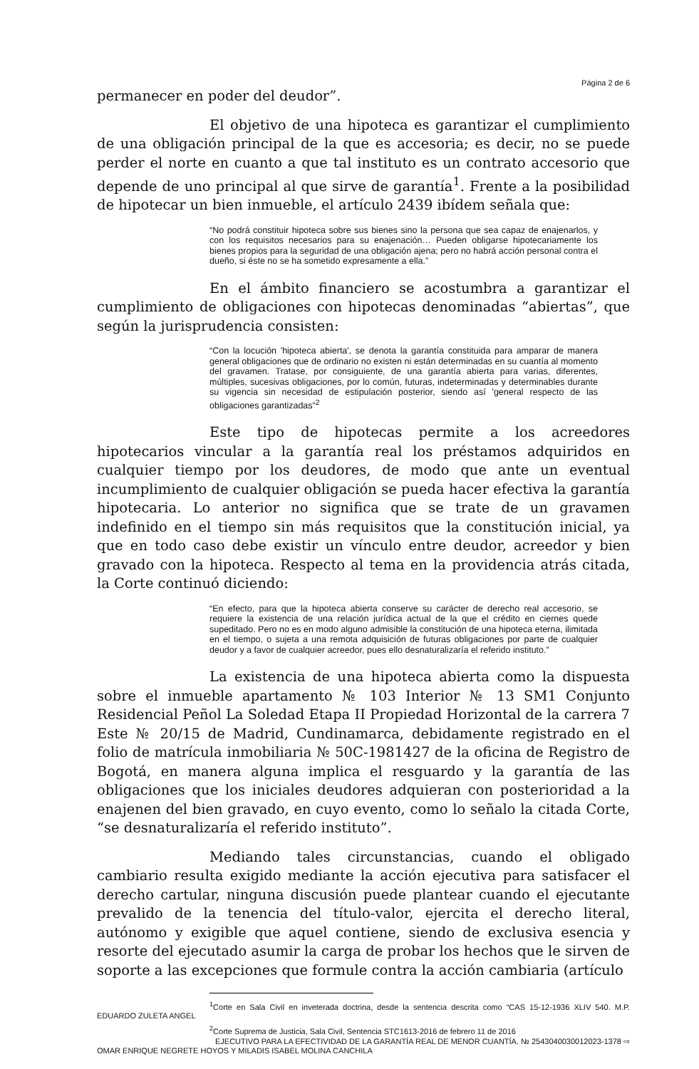Página 2 de 6
permanecer en poder del deudor”.
El objetivo de una hipoteca es garantizar el cumplimiento de una obligación principal de la que es accesoria; es decir, no se puede perder el norte en cuanto a que tal instituto es un contrato accesorio que depende de uno principal al que sirve de garantía<sup>1</sup>. Frente a la posibilidad de hipotecar un bien inmueble, el artículo 2439 ibídem señala que:
“No podrá constituir hipoteca sobre sus bienes sino la persona que sea capaz de enajenarlos, y con los requisitos necesarios para su enajenación… Pueden obligarse hipotecariamente los bienes propios para la seguridad de una obligación ajena; pero no habrá acción personal contra el dueño, si éste no se ha sometido expresamente a ella.”
En el ámbito financiero se acostumbra a garantizar el cumplimiento de obligaciones con hipotecas denominadas “abiertas”, que según la jurisprudencia consisten:
“Con la locución 'hipoteca abierta', se denota la garantía constituida para amparar de manera general obligaciones que de ordinario no existen ni están determinadas en su cuantía al momento del gravamen. Tratase, por consiguiente, de una garantía abierta para varias, diferentes, múltiples, sucesivas obligaciones, por lo común, futuras, indeterminadas y determinables durante su vigencia sin necesidad de estipulación posterior, siendo así 'general respecto de las obligaciones garantizadas”<sup>2</sup>
Este tipo de hipotecas permite a los acreedores hipotecarios vincular a la garantía real los préstamos adquiridos en cualquier tiempo por los deudores, de modo que ante un eventual incumplimiento de cualquier obligación se pueda hacer efectiva la garantía hipotecaria. Lo anterior no significa que se trate de un gravamen indefinido en el tiempo sin más requisitos que la constitución inicial, ya que en todo caso debe existir un vínculo entre deudor, acreedor y bien gravado con la hipoteca. Respecto al tema en la providencia atrás citada, la Corte continuó diciendo:
“En efecto, para que la hipoteca abierta conserve su carácter de derecho real accesorio, se requiere la existencia de una relación jurídica actual de la que el crédito en ciernes quede supeditado. Pero no es en modo alguno admisible la constitución de una hipoteca eterna, ilimitada en el tiempo, o sujeta a una remota adquisición de futuras obligaciones por parte de cualquier deudor y a favor de cualquier acreedor, pues ello desnaturalizaría el referido instituto.”
La existencia de una hipoteca abierta como la dispuesta sobre el inmueble apartamento № 103 Interior № 13 SM1 Conjunto Residencial Peñol La Soledad Etapa II Propiedad Horizontal de la carrera 7 Este № 20/15 de Madrid, Cundinamarca, debidamente registrado en el folio de matrícula inmobiliaria № 50C-1981427 de la oficina de Registro de Bogotá, en manera alguna implica el resguardo y la garantía de las obligaciones que los iniciales deudores adquieran con posterioridad a la enajenen del bien gravado, en cuyo evento, como lo señalo la citada Corte, “se desnaturalizaría el referido instituto”.
Mediando tales circunstancias, cuando el obligado cambiario resulta exigido mediante la acción ejecutiva para satisfacer el derecho cartular, ninguna discusión puede plantear cuando el ejecutante prevalido de la tenencia del título-valor, ejercita el derecho literal, autónomo y exigible que aquel contiene, siendo de exclusiva esencia y resorte del ejecutado asumir la carga de probar los hechos que le sirven de soporte a las excepciones que formule contra la acción cambiaria (artículo
<sup>1</sup> Corte en Sala Civil en inveterada doctrina, desde la sentencia descrita como “CAS 15-12-1936 XLIV 540. M.P. EDUARDO ZULETA ANGEL
<sup>2</sup> Corte Suprema de Justicia, Sala Civil, Sentencia STC1613-2016 de febrero 11 de 2016
EJECUTIVO PARA LA EFECTIVIDAD DE LA GARANTÍA REAL DE MENOR CUANTÍA. № 254304003001​2023-1378 ⇨
OMAR ENRIQUE NEGRETE HOYOS Y MILADIS ISABEL MOLINA CANCHILA